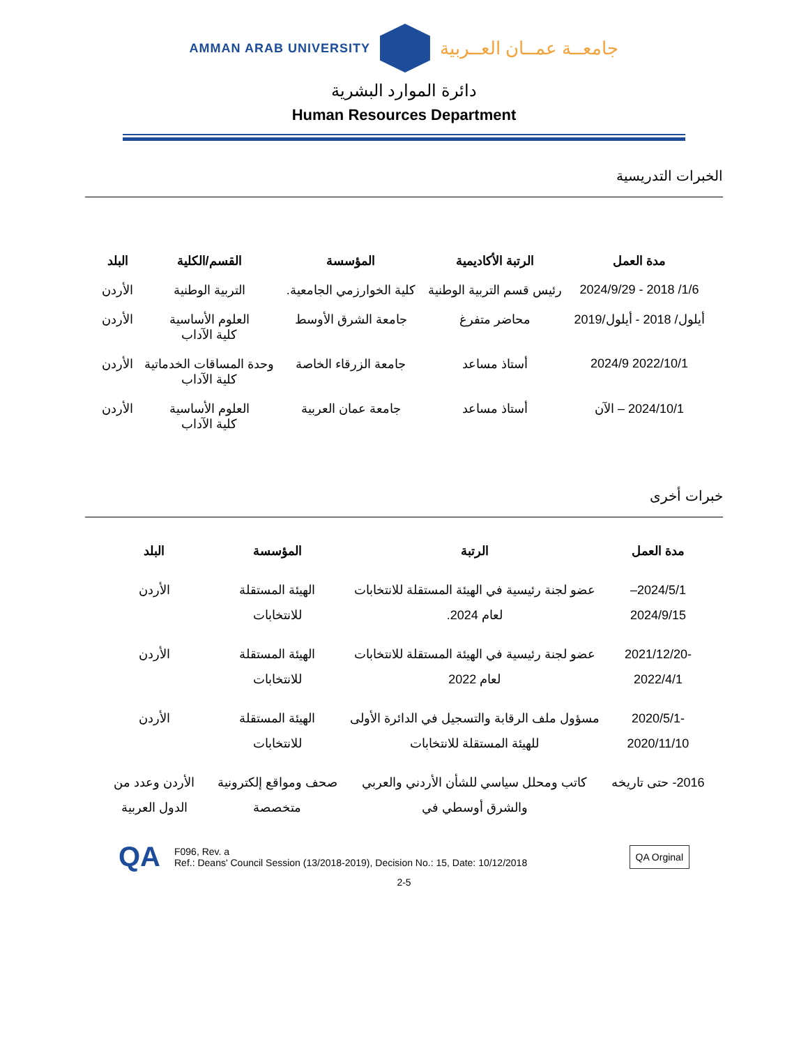AMMAN ARAB UNIVERSITY
جامعــة عمــان العــربية
دائرة الموارد البشرية
Human Resources Department
الخبرات التدريسية
| مدة العمل | الرتبة الأكاديمية | المؤسسة | القسم/الكلية | البلد |
| --- | --- | --- | --- | --- |
| 1/6/ 2018 - 2024/9/29 | رئيس قسم التربية الوطنية | كلية الخوارزمي الجامعية. | التربية الوطنية | الأردن |
| أيلول/ 2018 - أيلول/2019 | محاضر متفرغ | جامعة الشرق الأوسط | العلوم الأساسية كلية الآداب | الأردن |
| 2022/10/1 2024/9 | أستاذ مساعد | جامعة الزرقاء الخاصة | وحدة المساقات الخدماتية كلية الآداب | الأردن |
| 2024/10/1 – الآن | أستاذ مساعد | جامعة عمان العربية | العلوم الأساسية كلية الآداب | الأردن |
خبرات أخرى
| مدة العمل | الرتبة | المؤسسة | البلد |
| --- | --- | --- | --- |
| 2024/5/1–2024/9/15 | عضو لجنة رئيسية في الهيئة المستقلة للانتخابات لعام 2024. | الهيئة المستقلة للانتخابات | الأردن |
| 2021/12/20-2022/4/1 | عضو لجنة رئيسية في الهيئة المستقلة للانتخابات لعام 2022 | الهيئة المستقلة للانتخابات | الأردن |
| 2020/5/1-2020/11/10 | مسؤول ملف الرقابة والتسجيل في الدائرة الأولى للهيئة المستقلة للانتخابات | الهيئة المستقلة للانتخابات | الأردن |
| 2016- حتى تاريخه | كاتب ومحلل سياسي للشأن الأردني والعربي والشرق أوسطي في | صحف ومواقع إلكترونية متخصصة | الأردن وعدد من الدول العربية |
QA
F096, Rev. a
Ref.: Deans' Council Session (13/2018-2019), Decision No.: 15, Date: 10/12/2018
QA Orginal
2-5